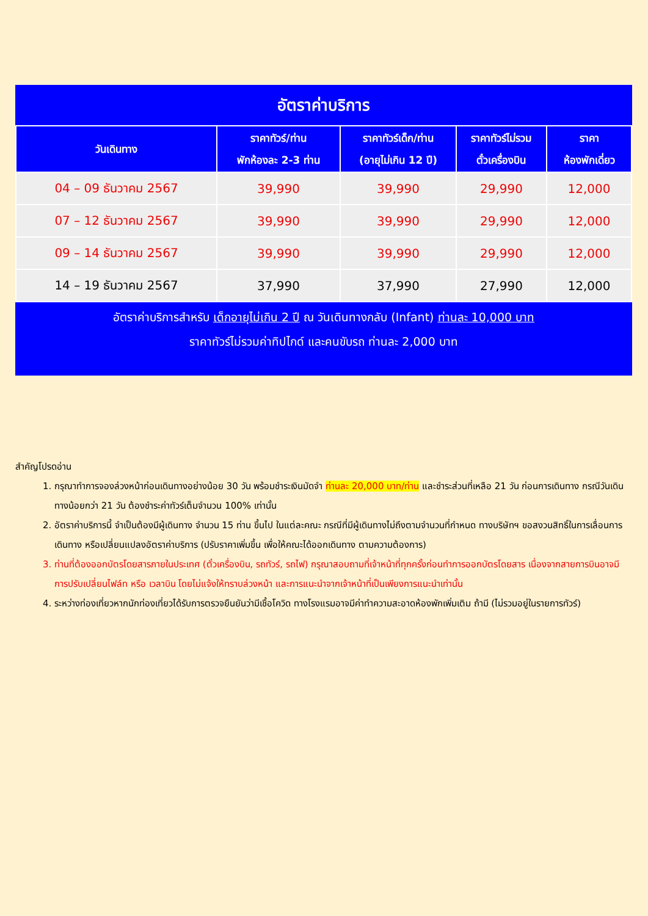อัตราค่าบริการ
| วันเดินทาง | ราคาทัวร์/ท่าน พักห้องละ 2-3 ท่าน | ราคาทัวร์เด็ก/ท่าน (อายุไม่เกิน 12 ปี) | ราคาทัวร์ไม่รวม ตั๋วเครื่องบิน | ราคา ห้องพักเดี่ยว |
| --- | --- | --- | --- | --- |
| 04 – 09 ธันวาคม 2567 | 39,990 | 39,990 | 29,990 | 12,000 |
| 07 – 12 ธันวาคม 2567 | 39,990 | 39,990 | 29,990 | 12,000 |
| 09 – 14 ธันวาคม 2567 | 39,990 | 39,990 | 29,990 | 12,000 |
| 14 – 19 ธันวาคม 2567 | 37,990 | 37,990 | 27,990 | 12,000 |
อัตราค่าบริการสำหรับ เด็กอายุไม่เกิน 2 ปี ณ วันเดินทางกลับ (Infant) ท่านละ 10,000 บาท
ราคาทัวร์ไม่รวมค่าทิปไกด์ และคนขับรถ ท่านละ 2,000 บาท
สำคัญโปรดอ่าน
1. กรุณาทำการจองล่วงหน้าก่อนเดินทางอย่างน้อย 30 วัน พร้อมชำระเงินมัดจำ ท่านละ 20,000 บาท/ท่าน และชำระส่วนที่เหลือ 21 วัน ก่อนการเดินทาง กรณีวันเดินทางน้อยกว่า 21 วัน ต้องชำระค่าทัวร์เต็มจำนวน 100% เท่านั้น
2. อัตราค่าบริการนี้ จำเป็นต้องมีผู้เดินทาง จำนวน 15 ท่าน ขึ้นไป ในแต่ละคณะ กรณีที่มีผู้เดินทางไม่ถึงตามจำนวนที่กำหนด ทางบริษัทฯ ขอสงวนสิทธิ์ในการเลื่อนการเดินทาง หรือเปลี่ยนแปลงอัตราค่าบริการ (ปรับราคาเพิ่มขึ้น เพื่อให้คณะได้ออกเดินทาง ตามความต้องการ)
3. ท่านที่ต้องออกบัตรโดยสารภายในประเทศ (ตั๋วเครื่องบิน, รถทัวร์, รถไฟ) กรุณาสอบถามที่เจ้าหน้าที่ทุกครั้งก่อนทำการออกบัตรโดยสาร เนื่องจากสายการบินอาจมีการปรับเปลี่ยนไฟล์ท หรือ เวลาบิน โดยไม่แจ้งให้ทราบล่วงหน้า และการแนะนำจากเจ้าหน้าที่เป็นเพียงการแนะนำเท่านั้น
4. ระหว่างท่องเที่ยวหากนักท่องเที่ยวได้รับการตรวจยืนยันว่ามีเชื้อโควิด ทางโรงแรมอาจมีค่าทำความสะอาดห้องพักเพิ่มเติม ถ้ามี (ไม่รวมอยู่ในรายการทัวร์)